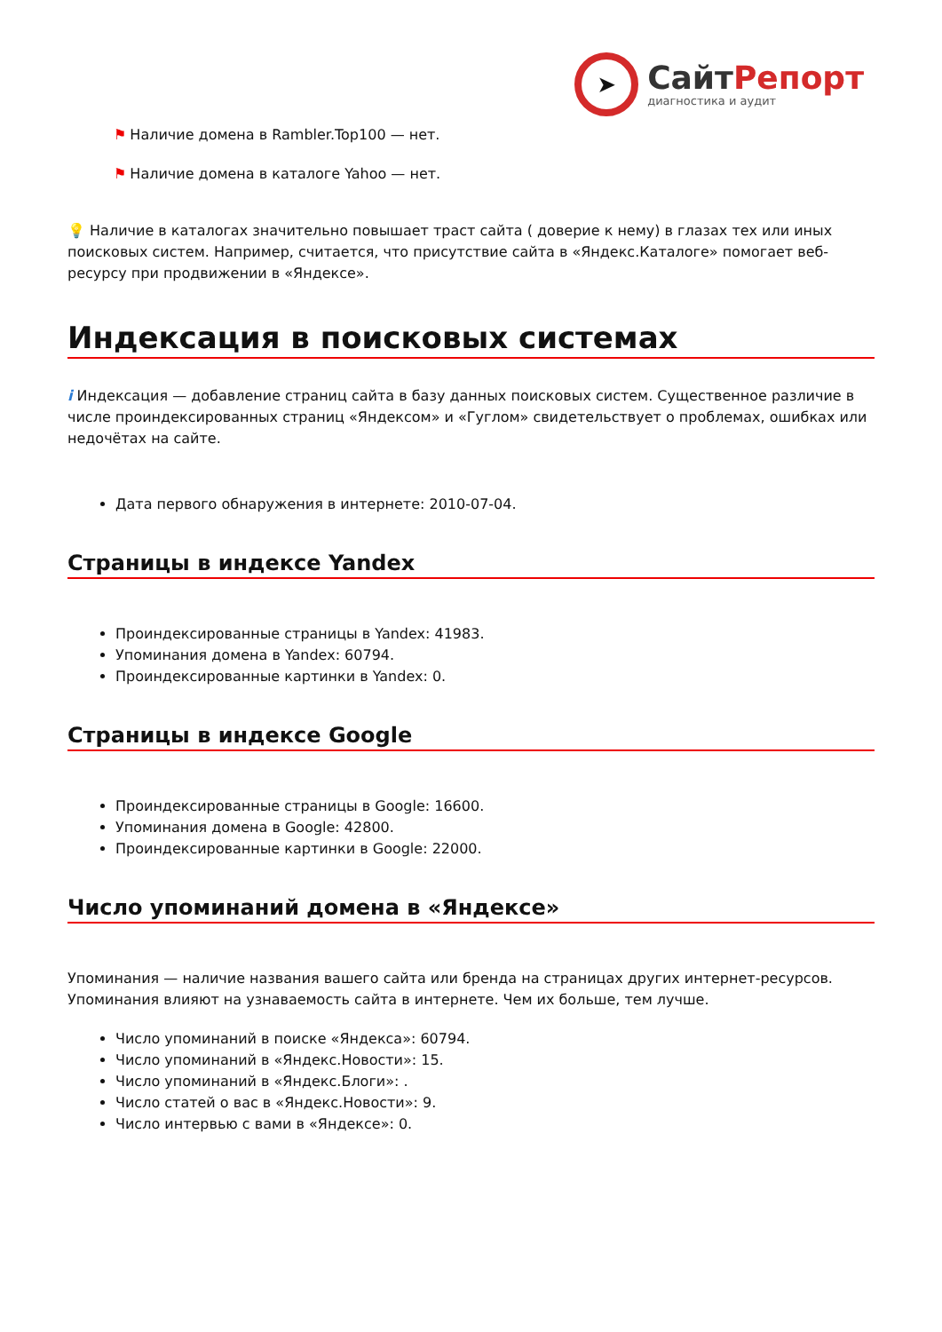➤
СайтРепорт
диагностика и аудит
⚑ Наличие домена в Rambler.Top100 — нет.
⚑ Наличие домена в каталоге Yahoo — нет.
💡 Наличие в каталогах значительно повышает траст сайта ( доверие к нему) в глазах тех или иных поисковых систем. Например, считается, что присутствие сайта в «Яндекс.Каталоге» помогает веб-ресурсу при продвижении в «Яндексе».
Индексация в поисковых системах
i Индексация — добавление страниц сайта в базу данных поисковых систем. Существенное различие в числе проиндексированных страниц «Яндексом» и «Гуглом» свидетельствует о проблемах, ошибках или недочётах на сайте.
Дата первого обнаружения в интернете: 2010-07-04.
Страницы в индексе Yandex
Проиндексированные страницы в Yandex: 41983.
Упоминания домена в Yandex: 60794.
Проиндексированные картинки в Yandex: 0.
Страницы в индексе Google
Проиндексированные страницы в Google: 16600.
Упоминания домена в Google: 42800.
Проиндексированные картинки в Google: 22000.
Число упоминаний домена в «Яндексе»
Упоминания — наличие названия вашего сайта или бренда на страницах других интернет-ресурсов. Упоминания влияют на узнаваемость сайта в интернете. Чем их больше, тем лучше.
Число упоминаний в поиске «Яндекса»: 60794.
Число упоминаний в «Яндекс.Новости»: 15.
Число упоминаний в «Яндекс.Блоги»: .
Число статей о вас в «Яндекс.Новости»: 9.
Число интервью с вами в «Яндексе»: 0.